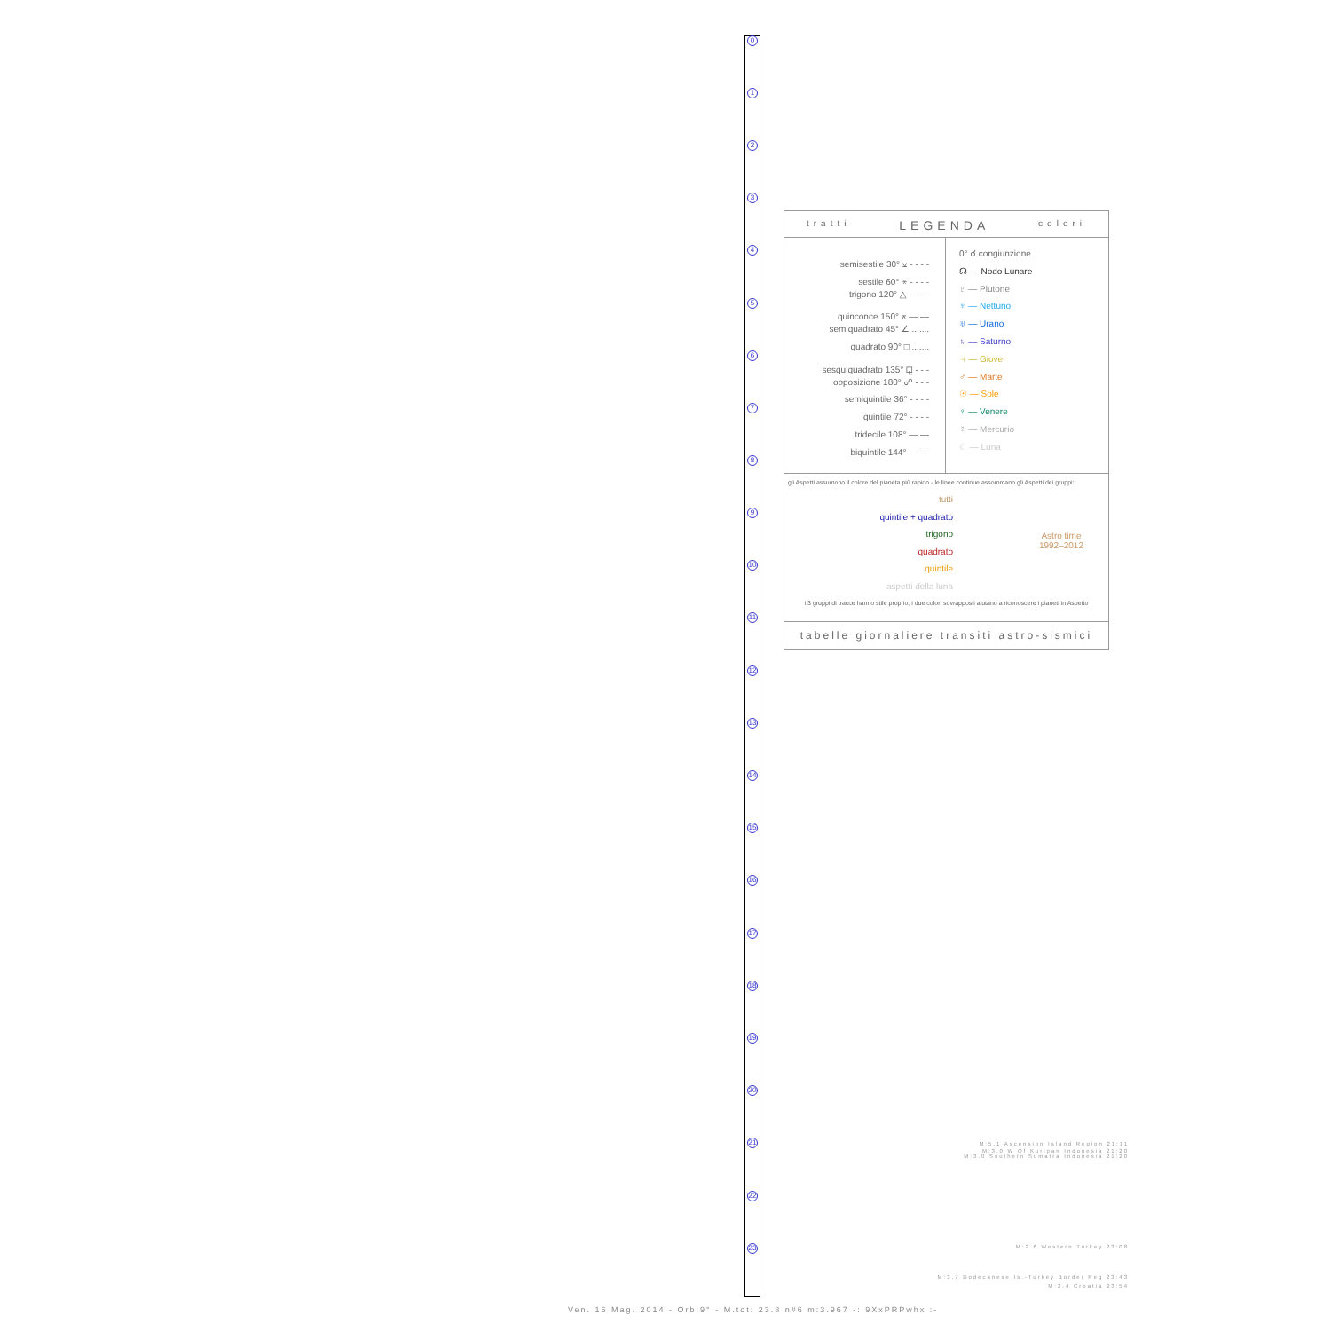0
1
2
3
4
5
6
7
8
9
10
11
12
13
14
15
16
17
18
19
20
21
22
23
tratti LEGENDA colori
semisestile 30° ⚺ - - - -
sestile 60° ⚹ - - - -
trigono 120° △ — —
quinconce 150° ⚻ — —
semiquadrato 45° ∠ .......
quadrato 90° □ .......
sesquiquadrato 135° ⚼ - - -
opposizione 180° ☍ - - -
semiquintile 36° - - - -
quintile 72° - - - -
tridecile 108° — —
biquintile 144° — —
0° ☌ congiunzione
☊ — Nodo Lunare
♇ — Plutone
♆ — Nettuno
♅ — Urano
♄ — Saturno
♃ — Giove
♂ — Marte
☉ — Sole
♀ — Venere
☿ — Mercurio
☾ — Luna
gli Aspetti assumono il colore del pianeta più rapido - le linee continue assommano gli Aspetti dei gruppi:
tutti
quintile + quadrato
trigono
quadrato
quintile
aspetti della luna
Astro time
1992–2012
i 3 gruppi di tracce hanno stile proprio; i due colori sovrapposti aiutano a riconoscere i pianeti in Aspetto
tabelle giornaliere transiti astro-sismici
M:5.1 Ascension Island Region 21:11
M:3.0 W Of Kuripan Indonesia 21:20
M:3.0 Southern Sumatra Indonesia 21:20
M:2.6 Western Turkey 23:08
M:3.7 Dodecanese Is.-Turkey Border Reg 23:43
M:2.4 Croatia 23:54
Ven. 16 Mag. 2014 - Orb:9° - M.tot: 23.8 n#6 m:3.967 -: 9XxPRPwhx :-